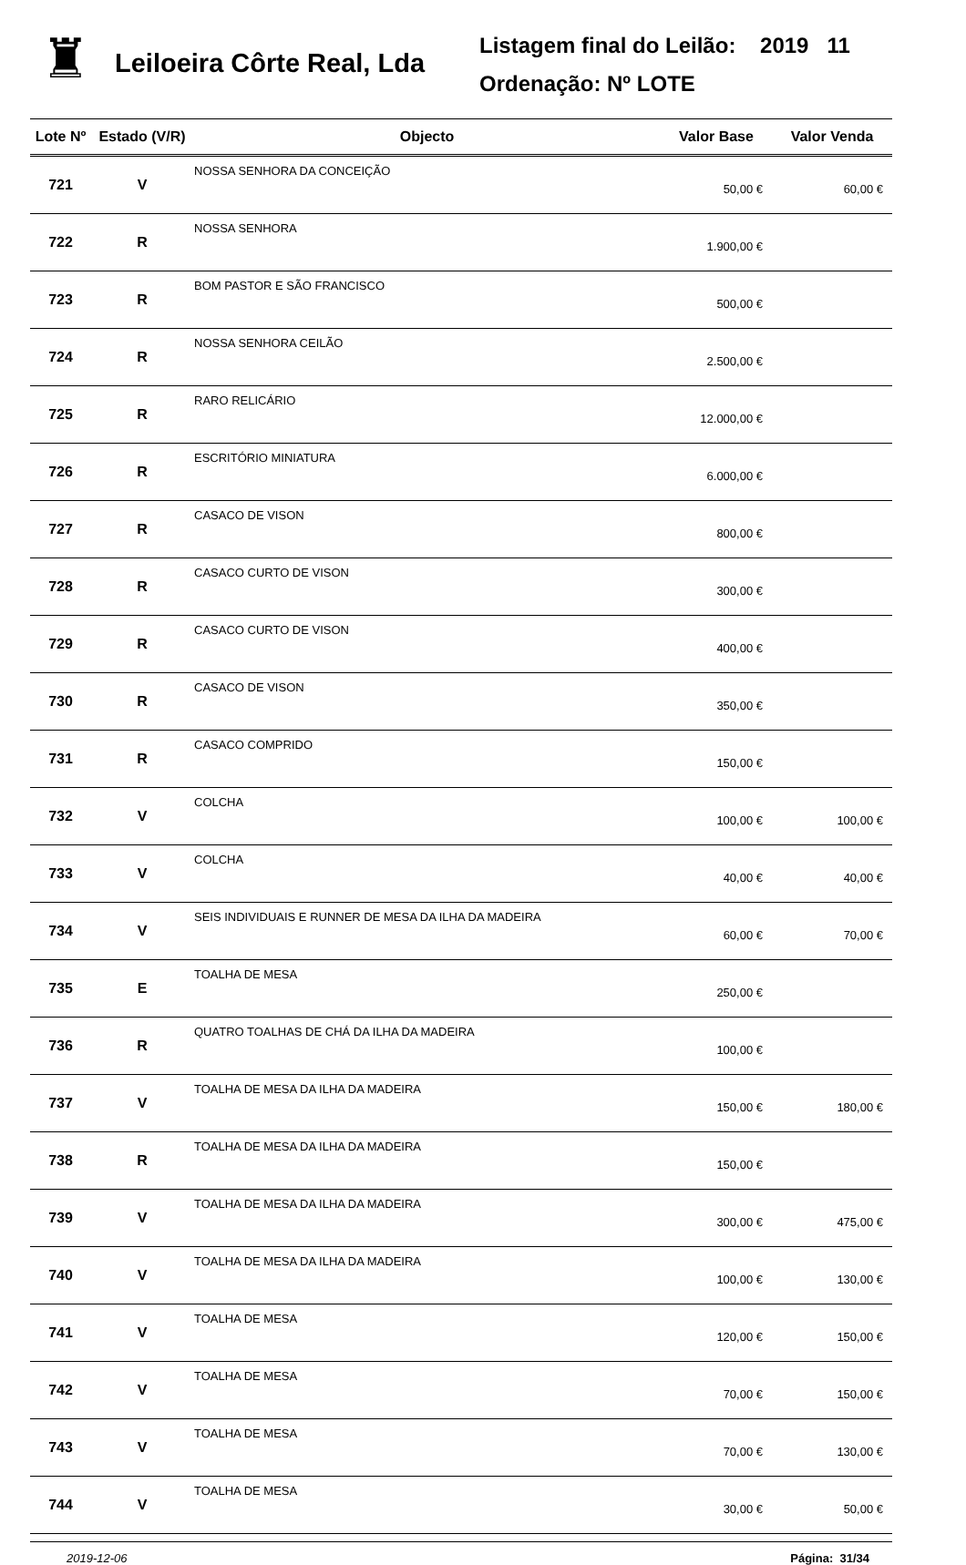♜
Leiloeira Côrte Real, Lda
Listagem final do Leilão: 2019 11
Ordenação: Nº LOTE
| Lote Nº | Estado (V/R) | Objecto | Valor Base | Valor Venda |
| --- | --- | --- | --- | --- |
| 721 | V | NOSSA SENHORA DA CONCEIÇÃO | 50,00 € | 60,00 € |
| 722 | R | NOSSA SENHORA | 1.900,00 € | |
| 723 | R | BOM PASTOR E SÃO FRANCISCO | 500,00 € | |
| 724 | R | NOSSA SENHORA CEILÃO | 2.500,00 € | |
| 725 | R | RARO RELICÁRIO | 12.000,00 € | |
| 726 | R | ESCRITÓRIO MINIATURA | 6.000,00 € | |
| 727 | R | CASACO DE VISON | 800,00 € | |
| 728 | R | CASACO CURTO DE VISON | 300,00 € | |
| 729 | R | CASACO CURTO DE VISON | 400,00 € | |
| 730 | R | CASACO DE VISON | 350,00 € | |
| 731 | R | CASACO COMPRIDO | 150,00 € | |
| 732 | V | COLCHA | 100,00 € | 100,00 € |
| 733 | V | COLCHA | 40,00 € | 40,00 € |
| 734 | V | SEIS INDIVIDUAIS E RUNNER DE MESA DA ILHA DA MADEIRA | 60,00 € | 70,00 € |
| 735 | E | TOALHA DE MESA | 250,00 € | |
| 736 | R | QUATRO TOALHAS DE CHÁ DA ILHA DA MADEIRA | 100,00 € | |
| 737 | V | TOALHA DE MESA DA ILHA DA MADEIRA | 150,00 € | 180,00 € |
| 738 | R | TOALHA DE MESA DA ILHA DA MADEIRA | 150,00 € | |
| 739 | V | TOALHA DE MESA DA ILHA DA MADEIRA | 300,00 € | 475,00 € |
| 740 | V | TOALHA DE MESA DA ILHA DA MADEIRA | 100,00 € | 130,00 € |
| 741 | V | TOALHA DE MESA | 120,00 € | 150,00 € |
| 742 | V | TOALHA DE MESA | 70,00 € | 150,00 € |
| 743 | V | TOALHA DE MESA | 70,00 € | 130,00 € |
| 744 | V | TOALHA DE MESA | 30,00 € | 50,00 € |
2019-12-06 Página: 31/34